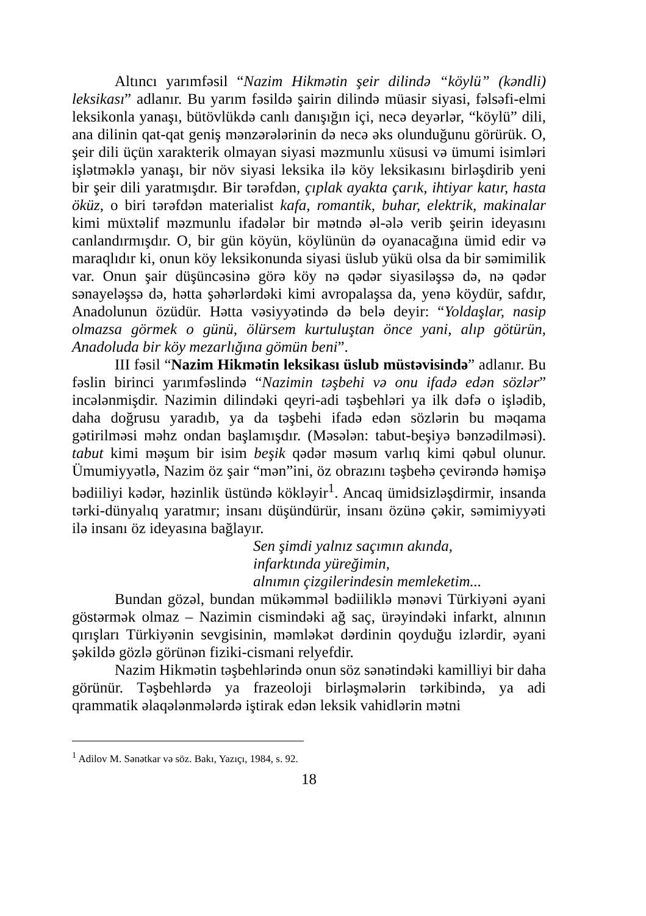Altıncı yarımfəsil “Nazim Hikmətin şeir dilində “köylü” (kəndli) leksikası” adlanır. Bu yarım fəsildə şairin dilində müasir siyasi, fəlsəfi-elmi leksikonla yanaşı, bütövlükdə canlı danışığın içi, necə deyərlər, “köylü” dili, ana dilinin qat-qat geniş mənzərələrinin də necə əks olunduğunu görürük. O, şeir dili üçün xarakterik olmayan siyasi məzmunlu xüsusi və ümumi isimləri işlətməklə yanaşı, bir növ siyasi leksika ilə köy leksikasını birləşdirib yeni bir şeir dili yaratmışdır. Bir tərəfdən, çıplak ayakta çarık, ihtiyar katır, hasta öküz, o biri tərəfdən materialist kafa, romantik, buhar, elektrik, makinalar kimi müxtəlif məzmunlu ifadələr bir mətndə əl-ələ verib şeirin ideyasını canlandırmışdır. O, bir gün köyün, köylünün də oyanacağına ümid edir və maraqlıdır ki, onun köy leksikonunda siyasi üslub yükü olsa da bir səmimilik var. Onun şair düşüncəsinə görə köy nə qədər siyasiləşsə də, nə qədər sənayeləşsə də, hətta şəhərlərdəki kimi avropalaşsa da, yenə köydür, safdır, Anadolunun özüdür. Hətta vəsiyyətində də belə deyir: “Yoldaşlar, nasip olmazsa görmek o günü, ölürsem kurtuluştan önce yani, alıp götürün, Anadoluda bir köy mezarlığına gömün beni”.
III fəsil “Nazim Hikmətin leksikası üslub müstəvisində” adlanır. Bu fəslin birinci yarımfəslində “Nazimin təşbehi və onu ifadə edən sözlər” incələnmişdir. Nazimin dilindəki qeyri-adi təşbehləri ya ilk dəfə o işlədib, daha doğrusu yaradıb, ya da təşbehi ifadə edən sözlərin bu məqama gətirilməsi məhz ondan başlamışdır. (Məsələn: tabut-beşiyə bənzədilməsi). tabut kimi məşum bir isim beşik qədər məsum varlıq kimi qəbul olunur. Ümumiyyətlə, Nazim öz şair “mən”ini, öz obrazını təşbehə çevirəndə həmişə bədiiliyi kədər, həzinlik üstündə kökləyir<sup>1</sup>. Ancaq ümidsizləşdirmir, insanda tərki-dünyalıq yaratmır; insanı düşündürür, insanı özünə çəkir, səmimiyyəti ilə insanı öz ideyasına bağlayır.
Sen şimdi yalnız saçımın akında,
infarktında yüreğimin,
alnımın çizgilerindesin memleketim...
Bundan gözəl, bundan mükəmməl bədiiliklə mənəvi Türkiyəni əyani göstərmək olmaz – Nazimin cismindəki ağ saç, ürəyindəki infarkt, alnının qırışları Türkiyənin sevgisinin, məmləkət dərdinin qoyduğu izlərdir, əyani şəkildə gözlə görünən fiziki-cismani relyefdir.
Nazim Hikmətin təşbehlərində onun söz sənətindəki kamilliyi bir daha görünür. Təşbehlərdə ya frazeoloji birləşmələrin tərkibində, ya adi qrammatik əlaqələnmələrdə iştirak edən leksik vahidlərin mətni
<sup>1</sup> Adilov M. Sənətkar və söz. Bakı, Yazıçı, 1984, s. 92.
18